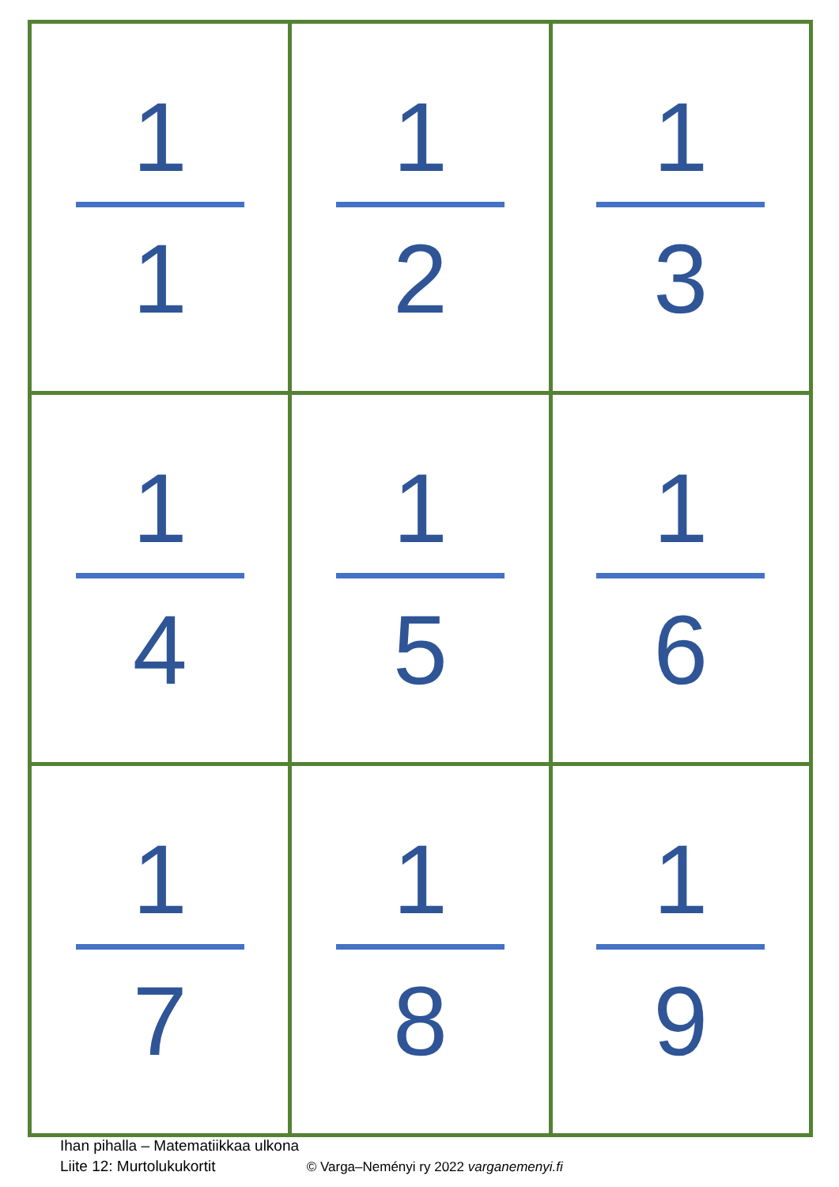| 1 1 | 1 2 | 1 3 |
| 1 4 | 1 5 | 1 6 |
| 1 7 | 1 8 | 1 9 |
Ihan pihalla – Matematiikkaa ulkona
Liite 12: Murtolukukortit © Varga–Neményi ry 2022 varganemenyi.fi